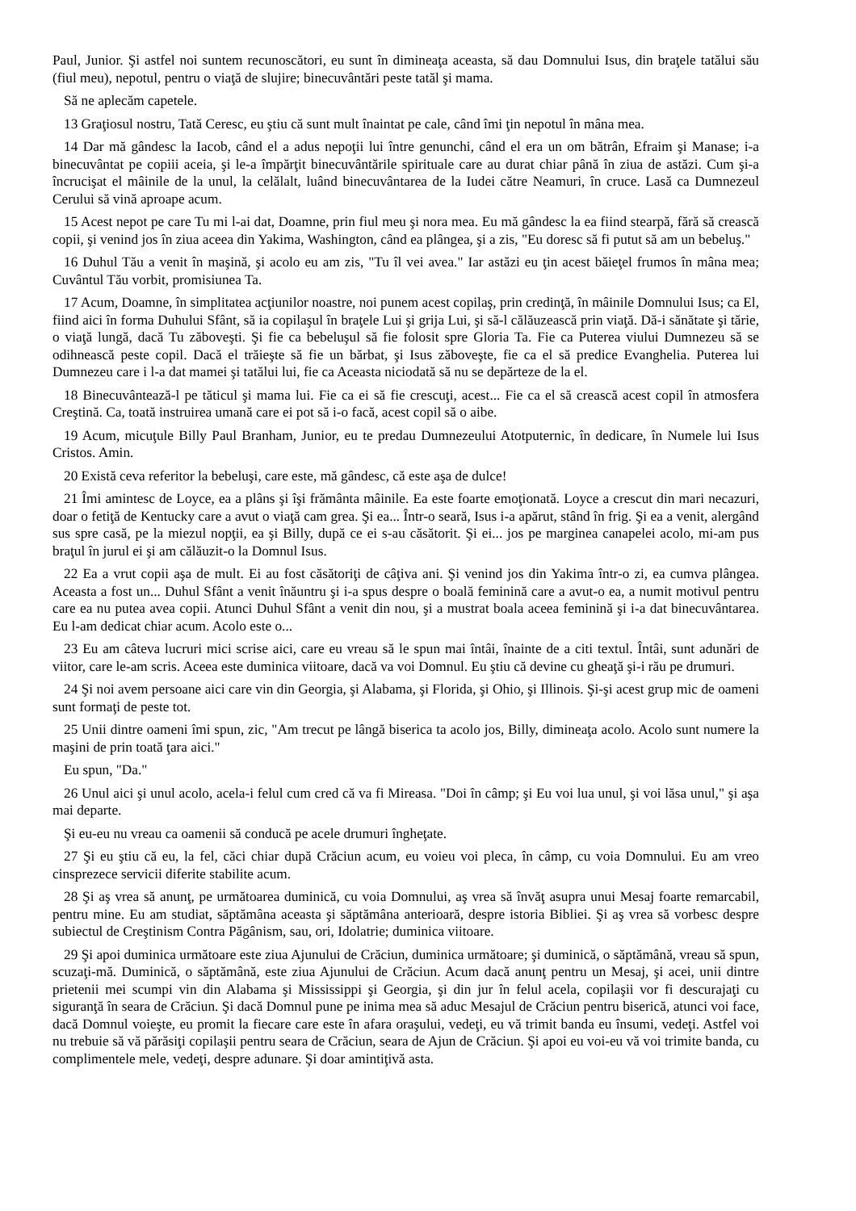Paul, Junior. Şi astfel noi suntem recunoscători, eu sunt în dimineaţa aceasta, să dau Domnului Isus, din braţele tatălui său (fiul meu), nepotul, pentru o viaţă de slujire; binecuvântări peste tatăl şi mama.
Să ne aplecăm capetele.
13 Graţiosul nostru, Tată Ceresc, eu ştiu că sunt mult înaintat pe cale, când îmi ţin nepotul în mâna mea.
14 Dar mă gândesc la Iacob, când el a adus nepoţii lui între genunchi, când el era un om bătrân, Efraim şi Manase; i-a binecuvântat pe copiii aceia, şi le-a împărţit binecuvântările spirituale care au durat chiar până în ziua de astăzi. Cum şi-a încrucişat el mâinile de la unul, la celălalt, luând binecuvântarea de la Iudei către Neamuri, în cruce. Lasă ca Dumnezeul Cerului să vină aproape acum.
15 Acest nepot pe care Tu mi l-ai dat, Doamne, prin fiul meu şi nora mea. Eu mă gândesc la ea fiind stearpă, fără să crească copii, şi venind jos în ziua aceea din Yakima, Washington, când ea plângea, şi a zis, "Eu doresc să fi putut să am un bebeluş."
16 Duhul Tău a venit în maşină, şi acolo eu am zis, "Tu îl vei avea." Iar astăzi eu ţin acest băieţel frumos în mâna mea; Cuvântul Tău vorbit, promisiunea Ta.
17 Acum, Doamne, în simplitatea acţiunilor noastre, noi punem acest copilaş, prin credinţă, în mâinile Domnului Isus; ca El, fiind aici în forma Duhului Sfânt, să ia copilaşul în braţele Lui şi grija Lui, şi să-l călăuzească prin viaţă. Dă-i sănătate şi tărie, o viaţă lungă, dacă Tu zăboveşti. Şi fie ca bebeluşul să fie folosit spre Gloria Ta. Fie ca Puterea viului Dumnezeu să se odihnească peste copil. Dacă el trăieşte să fie un bărbat, şi Isus zăboveşte, fie ca el să predice Evanghelia. Puterea lui Dumnezeu care i l-a dat mamei şi tatălui lui, fie ca Aceasta niciodată să nu se depărteze de la el.
18 Binecuvântează-l pe tăticul şi mama lui. Fie ca ei să fie crescuţi, acest... Fie ca el să crească acest copil în atmosfera Creştină. Ca, toată instruirea umană care ei pot să i-o facă, acest copil să o aibe.
19 Acum, micuţule Billy Paul Branham, Junior, eu te predau Dumnezeului Atotputernic, în dedicare, în Numele lui Isus Cristos. Amin.
20 Există ceva referitor la bebeluşi, care este, mă gândesc, că este aşa de dulce!
21 Îmi amintesc de Loyce, ea a plâns şi îşi frământa mâinile. Ea este foarte emoţionată. Loyce a crescut din mari necazuri, doar o fetiţă de Kentucky care a avut o viaţă cam grea. Şi ea... Într-o seară, Isus i-a apărut, stând în frig. Şi ea a venit, alergând sus spre casă, pe la miezul nopţii, ea şi Billy, după ce ei s-au căsătorit. Şi ei... jos pe marginea canapelei acolo, mi-am pus braţul în jurul ei şi am călăuzit-o la Domnul Isus.
22 Ea a vrut copii aşa de mult. Ei au fost căsătoriţi de câţiva ani. Şi venind jos din Yakima într-o zi, ea cumva plângea. Aceasta a fost un... Duhul Sfânt a venit înăuntru şi i-a spus despre o boală feminină care a avut-o ea, a numit motivul pentru care ea nu putea avea copii. Atunci Duhul Sfânt a venit din nou, şi a mustrat boala aceea feminină şi i-a dat binecuvântarea. Eu l-am dedicat chiar acum. Acolo este o...
23 Eu am câteva lucruri mici scrise aici, care eu vreau să le spun mai întâi, înainte de a citi textul. Întâi, sunt adunări de viitor, care le-am scris. Aceea este duminica viitoare, dacă va voi Domnul. Eu ştiu că devine cu gheaţă şi-i rău pe drumuri.
24 Şi noi avem persoane aici care vin din Georgia, şi Alabama, şi Florida, şi Ohio, şi Illinois. Şi-şi acest grup mic de oameni sunt formaţi de peste tot.
25 Unii dintre oameni îmi spun, zic, "Am trecut pe lângă biserica ta acolo jos, Billy, dimineaţa acolo. Acolo sunt numere la maşini de prin toată ţara aici."
Eu spun, "Da."
26 Unul aici şi unul acolo, acela-i felul cum cred că va fi Mireasa. "Doi în câmp; şi Eu voi lua unul, şi voi lăsa unul," şi aşa mai departe.
Şi eu-eu nu vreau ca oamenii să conducă pe acele drumuri îngheţate.
27 Şi eu ştiu că eu, la fel, căci chiar după Crăciun acum, eu voieu voi pleca, în câmp, cu voia Domnului. Eu am vreo cinsprezece servicii diferite stabilite acum.
28 Şi aş vrea să anunţ, pe următoarea duminică, cu voia Domnului, aş vrea să învăţ asupra unui Mesaj foarte remarcabil, pentru mine. Eu am studiat, săptămâna aceasta şi săptămâna anterioară, despre istoria Bibliei. Şi aş vrea să vorbesc despre subiectul de Creştinism Contra Păgânism, sau, ori, Idolatrie; duminica viitoare.
29 Şi apoi duminica următoare este ziua Ajunului de Crăciun, duminica următoare; şi duminică, o săptămână, vreau să spun, scuzaţi-mă. Duminică, o săptămână, este ziua Ajunului de Crăciun. Acum dacă anunţ pentru un Mesaj, şi acei, unii dintre prietenii mei scumpi vin din Alabama şi Mississippi şi Georgia, şi din jur în felul acela, copilaşii vor fi descurajaţi cu siguranţă în seara de Crăciun. Şi dacă Domnul pune pe inima mea să aduc Mesajul de Crăciun pentru biserică, atunci voi face, dacă Domnul voieşte, eu promit la fiecare care este în afara oraşului, vedeţi, eu vă trimit banda eu însumi, vedeţi. Astfel voi nu trebuie să vă părăsiţi copilaşii pentru seara de Crăciun, seara de Ajun de Crăciun. Şi apoi eu voi-eu vă voi trimite banda, cu complimentele mele, vedeţi, despre adunare. Şi doar amintiţivă asta.